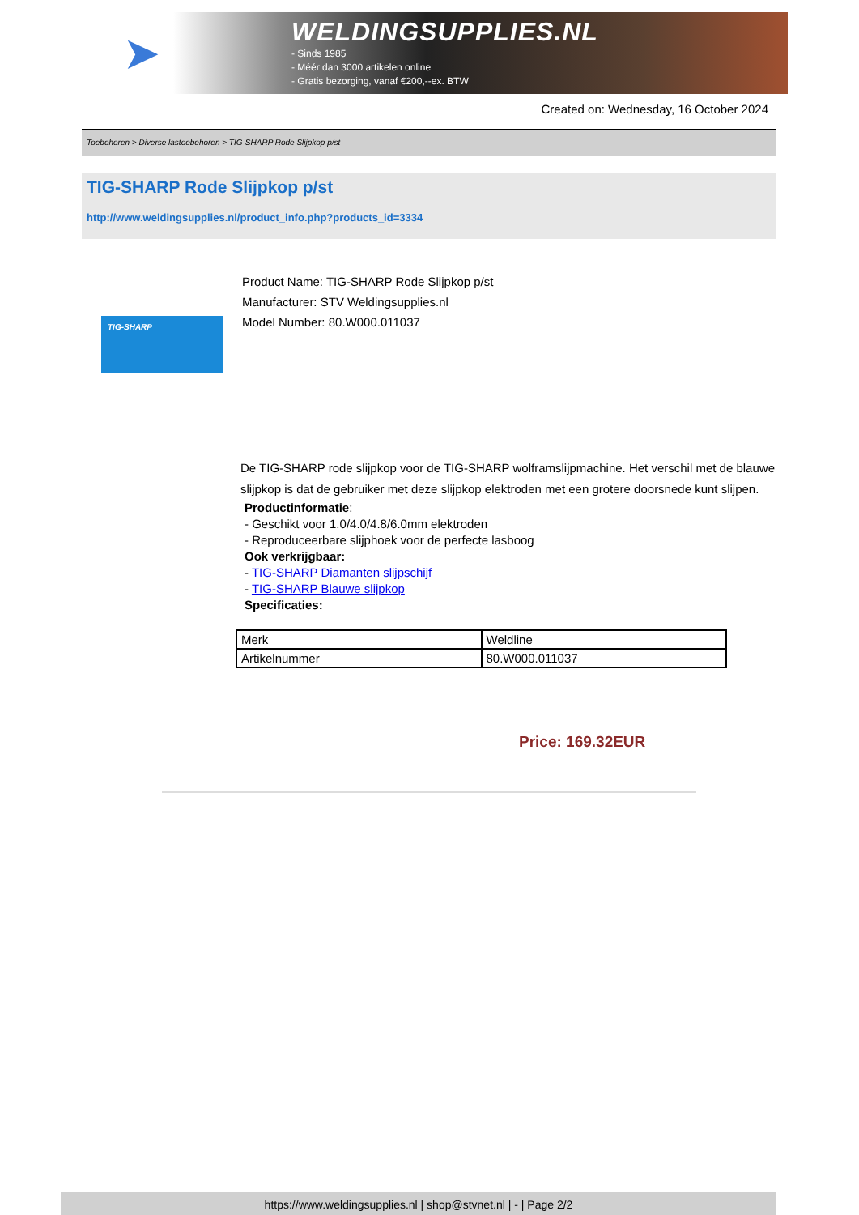➤
WELDINGSUPPLIES.NL
- Sinds 1985
- Méér dan 3000 artikelen online
- Gratis bezorging, vanaf €200,--ex. BTW
Created on: Wednesday, 16 October 2024
Toebehoren > Diverse lastoebehoren > TIG-SHARP Rode Slijpkop p/st
TIG-SHARP Rode Slijpkop p/st
http://www.weldingsupplies.nl/product_info.php?products_id=3334
TIG-SHARP
Product Name: TIG-SHARP Rode Slijpkop p/st
Manufacturer: STV Weldingsupplies.nl
Model Number: 80.W000.011037
De TIG-SHARP rode slijpkop voor de TIG-SHARP wolframslijpmachine. Het verschil met de blauwe slijpkop is dat de gebruiker met deze slijpkop elektroden met een grotere doorsnede kunt slijpen.
Productinformatie:
- Geschikt voor 1.0/4.0/4.8/6.0mm elektroden
- Reproduceerbare slijphoek voor de perfecte lasboog
Ook verkrijgbaar:
- TIG-SHARP Diamanten slijpschijf
- TIG-SHARP Blauwe slijpkop
Specificaties:
| Merk | Weldline |
| Artikelnummer | 80.W000.011037 |
Price: 169.32EUR
https://www.weldingsupplies.nl | shop@stvnet.nl | - | Page 2/2